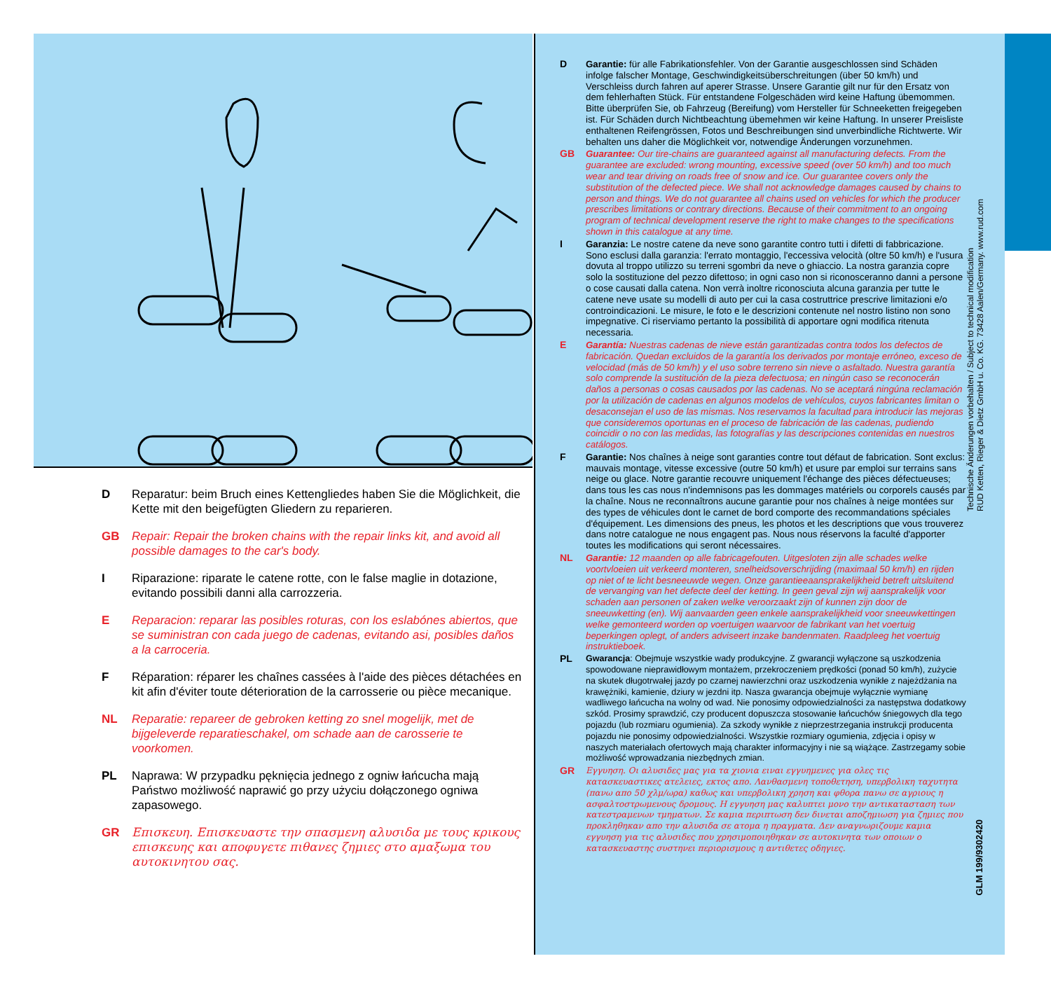D Reparatur: beim Bruch eines Kettengliedes haben Sie die Möglichkeit, die Kette mit den beigefügten Gliedern zu reparieren.
GB Repair: Repair the broken chains with the repair links kit, and avoid all possible damages to the car's body.
I Riparazione: riparate le catene rotte, con le false maglie in dotazione, evitando possibili danni alla carrozzeria.
E Reparacion: reparar las posibles roturas, con los eslabónes abiertos, que se suministran con cada juego de cadenas, evitando asi, posibles daños a la carroceria.
F Réparation: réparer les chaînes cassées à l'aide des pièces détachées en kit afin d'éviter toute déterioration de la carrosserie ou pièce mecanique.
NL Reparatie: repareer de gebroken ketting zo snel mogelijk, met de bijgeleverde reparatieschakel, om schade aan de carosserie te voorkomen.
PL Naprawa: W przypadku pęknięcia jednego z ogniw łańcucha mają Państwo możliwość naprawić go przy użyciu dołączonego ogniwa zapasowego.
GR Επισκευη. Επισκευαστε την σπασμενη αλυσιδα με τους κρικους επισκευης και αποφυγετε πιθανες ζημιες στο αμαξωμα του αυτοκινητου σας.
D Garantie: für alle Fabrikationsfehler. Von der Garantie ausgeschlossen sind Schäden infolge falscher Montage, Geschwindigkeitsüberschreitungen (über 50 km/h) und Verschleiss durch fahren auf aperer Strasse. Unsere Garantie gilt nur für den Ersatz von dem fehlerhaften Stück. Für entstandene Folgeschäden wird keine Haftung übemommen. Bitte überprüfen Sie, ob Fahrzeug (Bereifung) vom Hersteller für Schneeketten freigegeben ist. Für Schäden durch Nichtbeachtung übemehmen wir keine Haftung. In unserer Preisliste enthaltenen Reifengrössen, Fotos und Beschreibungen sind unverbindliche Richtwerte. Wir behalten uns daher die Möglichkeit vor, notwendige Änderungen vorzunehmen.
GB Guarantee: Our tire-chains are guaranteed against all manufacturing defects. From the guarantee are excluded: wrong mounting, excessive speed (over 50 km/h) and too much wear and tear driving on roads free of snow and ice. Our guarantee covers only the substitution of the defected piece. We shall not acknowledge damages caused by chains to person and things. We do not guarantee all chains used on vehicles for which the producer prescribes limitations or contrary directions. Because of their commitment to an ongoing program of technical development reserve the right to make changes to the specifications shown in this catalogue at any time.
I Garanzia: Le nostre catene da neve sono garantite contro tutti i difetti di fabbricazione. Sono esclusi dalla garanzia: l'errato montaggio, l'eccessiva velocità (oltre 50 km/h) e l'usura dovuta al troppo utilizzo su terreni sgombri da neve o ghiaccio. La nostra garanzia copre solo la sostituzione del pezzo difettoso; in ogni caso non si riconosceranno danni a persone o cose causati dalla catena. Non verrà inoltre riconosciuta alcuna garanzia per tutte le catene neve usate su modelli di auto per cui la casa costruttrice prescrive limitazioni e/o controindicazioni. Le misure, le foto e le descrizioni contenute nel nostro listino non sono impegnative. Ci riserviamo pertanto la possibilità di apportare ogni modifica ritenuta necessaria.
E Garantía: Nuestras cadenas de nieve están garantizadas contra todos los defectos de fabricación. Quedan excluidos de la garantía los derivados por montaje erróneo, exceso de velocidad (más de 50 km/h) y el uso sobre terreno sin nieve o asfaltado. Nuestra garantía solo comprende la sustitución de la pieza defectuosa; en ningún caso se reconocerán daños a personas o cosas causados por las cadenas. No se aceptará ningúna reclamación por la utilización de cadenas en algunos modelos de vehículos, cuyos fabricantes limitan o desaconsejan el uso de las mismas. Nos reservamos la facultad para introducir las mejoras que consideremos oportunas en el proceso de fabricación de las cadenas, pudiendo coincidir o no con las medidas, las fotografías y las descripciones contenidas en nuestros catálogos.
F Garantie: Nos chaînes à neige sont garanties contre tout défaut de fabrication. Sont exclus: mauvais montage, vitesse excessive (outre 50 km/h) et usure par emploi sur terrains sans neige ou glace. Notre garantie recouvre uniquement l'échange des pièces défectueuses; dans tous les cas nous n'indemnisons pas les dommages matériels ou corporels causés par la chaîne. Nous ne reconnaîtrons aucune garantie pour nos chaînes à neige montées sur des types de véhicules dont le carnet de bord comporte des recommandations spéciales d'équipement. Les dimensions des pneus, les photos et les descriptions que vous trouverez dans notre catalogue ne nous engagent pas. Nous nous réservons la faculté d'apporter toutes les modifications qui seront nécessaires.
NL Garantie: 12 maanden op alle fabricagefouten. Uitgesloten zijn alle schades welke voortvloeien uit verkeerd monteren, snelheidsoverschrijding (maximaal 50 km/h) en rijden op niet of te licht besneeuwde wegen. Onze garantieeaansprakelijkheid betreft uitsluitend de vervanging van het defecte deel der ketting. In geen geval zijn wij aansprakelijk voor schaden aan personen of zaken welke veroorzaakt zijn of kunnen zijn door de sneeuwketting (en). Wij aanvaarden geen enkele aansprakelijkheid voor sneeuwkettingen welke gemonteerd worden op voertuigen waarvoor de fabrikant van het voertuig beperkingen oplegt, of anders adviseert inzake bandenmaten. Raadpleeg het voertuig instruktieboek.
PL Gwarancja: Obejmuje wszystkie wady produkcyjne. Z gwarancji wyłączone są uszkodzenia spowodowane nieprawidłowym montażem, przekroczeniem prędkości (ponad 50 km/h), zużycie na skutek długotrwałej jazdy po czarnej nawierzchni oraz uszkodzenia wynikłe z najeżdżania na krawężniki, kamienie, dziury w jezdni itp. Nasza gwarancja obejmuje wyłącznie wymianę wadliwego łańcucha na wolny od wad. Nie ponosimy odpowiedzialności za następstwa dodatkowy szkód. Prosimy sprawdzić, czy producent dopuszcza stosowanie łańcuchów śniegowych dla tego pojazdu (lub rozmiaru ogumienia). Za szkody wynikłe z nieprzestrzegania instrukcji producenta pojazdu nie ponosimy odpowiedzialności. Wszystkie rozmiary ogumienia, zdjęcia i opisy w naszych materiałach ofertowych mają charakter informacyjny i nie są wiążące. Zastrzegamy sobie możliwość wprowadzania niezbędnych zmian.
GR
Εγγυηση. Οι αλυσιδες μας για τα χιονια ειναι εγγυημενες για ολες τις κατασκευαστικες ατελειες, εκτος απο. Λανθασμενη τοποθετηση, υπερβολικη ταχυτητα (πανω απο 50 χλμ/ωρα) καθως και υπερβολικη χρηση και φθορα πανω σε αγριους η ασφαλτοστρωμενους δρομους. Η εγγυηση μας καλυπτει μονο την αντικατασταση των κατεστραμενων τμηματων. Σε καμια περιπτωση δεν δινεται αποζημιωση για ζημιες που προκληθηκαν απο την αλυσιδα σε ατομα η πραγματα. Δεν αναγνωριζουμε καμια εγγυηση για τις αλυσιδες που χρησιμοποιηθηκαν σε αυτοκινητα των οποιων ο κατασκευαστης συστηνει περιορισμους η αντιθετες οδηγιες.
Technische Änderungen vorbehalten / Subject to technical modification
RUD Ketten, Rieger & Dietz GmbH u. Co. KG. 73428 Aalen/Germany. www.rud.com
GLM 199/9302420